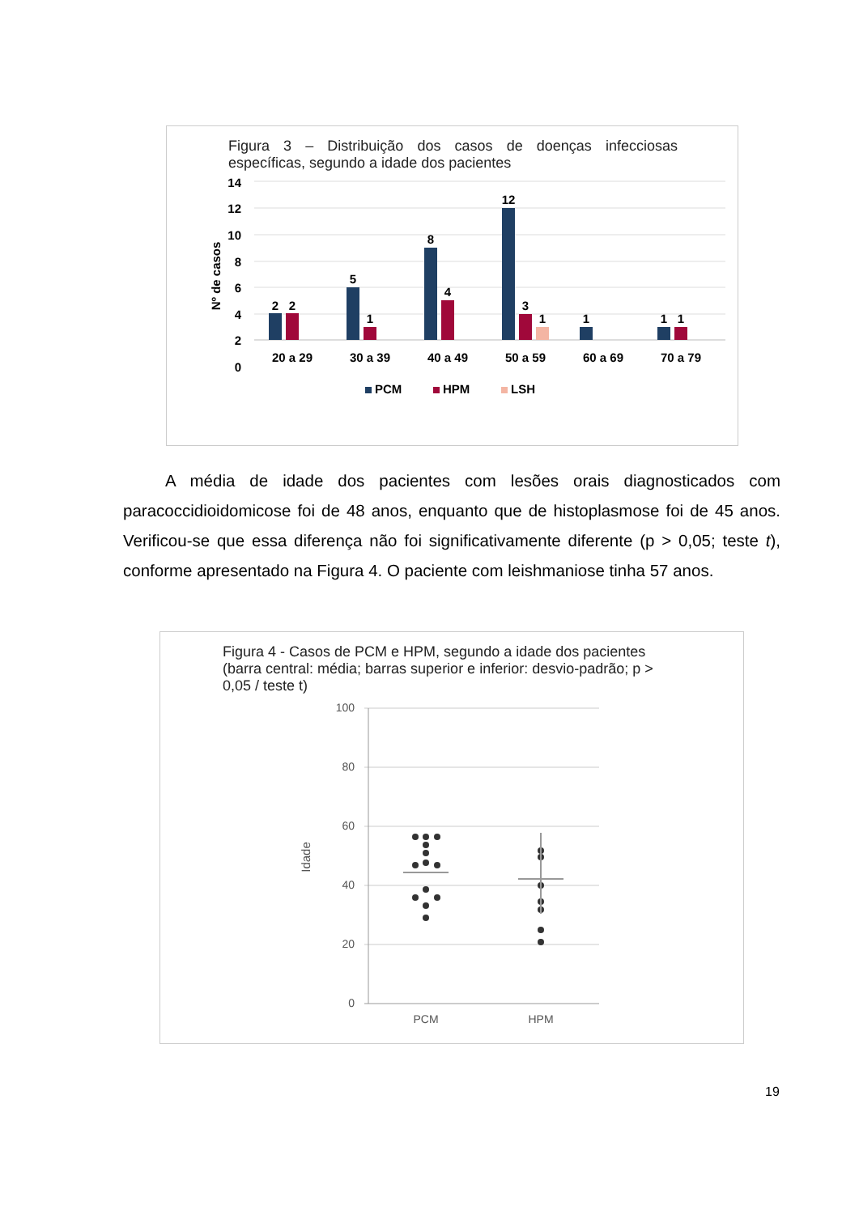Figura 3 – Distribuição dos casos de doenças infecciosas específicas, segundo a idade dos pacientes
14
12
10
8
6
4
2
0
Nº de casos
2
2
5
1
8
4
12
3
1
1
1
1
20 a 29
30 a 39
40 a 49
50 a 59
60 a 69
70 a 79
PCM
HPM
LSH
A média de idade dos pacientes com lesões orais diagnosticados com paracoccidioidomicose foi de 48 anos, enquanto que de histoplasmose foi de 45 anos. Verificou-se que essa diferença não foi significativamente diferente (p > 0,05; teste t), conforme apresentado na Figura 4. O paciente com leishmaniose tinha 57 anos.
Figura 4 - Casos de PCM e HPM, segundo a idade dos pacientes (barra central: média; barras superior e inferior: desvio-padrão; p > 0,05 / teste t)
100
80
60
40
20
0
Idade
PCM
HPM
19